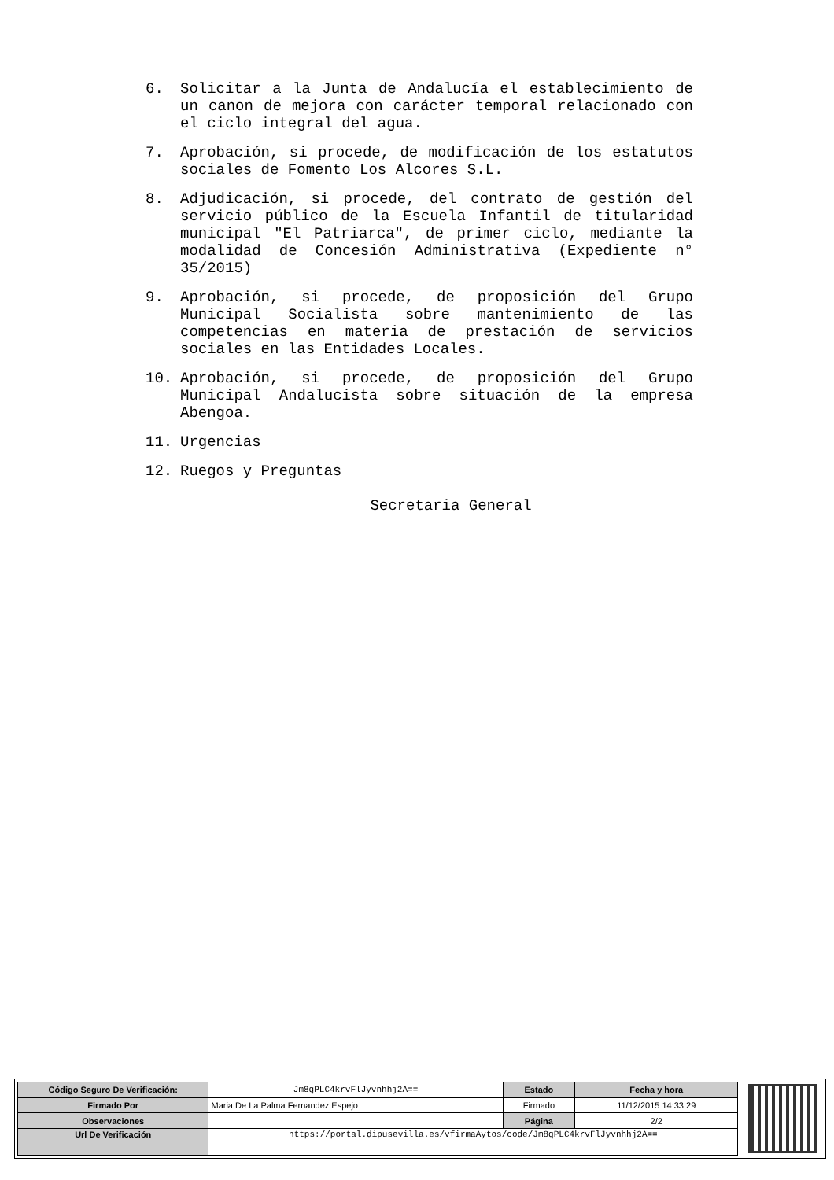6. Solicitar a la Junta de Andalucía el establecimiento de un canon de mejora con carácter temporal relacionado con el ciclo integral del agua.
7. Aprobación, si procede, de modificación de los estatutos sociales de Fomento Los Alcores S.L.
8. Adjudicación, si procede, del contrato de gestión del servicio público de la Escuela Infantil de titularidad municipal "El Patriarca", de primer ciclo, mediante la modalidad de Concesión Administrativa (Expediente n° 35/2015)
9. Aprobación, si procede, de proposición del Grupo Municipal Socialista sobre mantenimiento de las competencias en materia de prestación de servicios sociales en las Entidades Locales.
10. Aprobación, si procede, de proposición del Grupo Municipal Andalucista sobre situación de la empresa Abengoa.
11. Urgencias
12. Ruegos y Preguntas
Secretaria General
| Código Seguro De Verificación: | Jm8qPLC4krvFlJyvnhhj2A== | Estado | Fecha y hora |
| Firmado Por | Maria De La Palma Fernandez Espejo | Firmado | 11/12/2015 14:33:29 |
| Observaciones | | Página | 2/2 |
| Url De Verificación | https://portal.dipusevilla.es/vfirmaAytos/code/Jm8qPLC4krvFlJyvnhhj2A== | | |